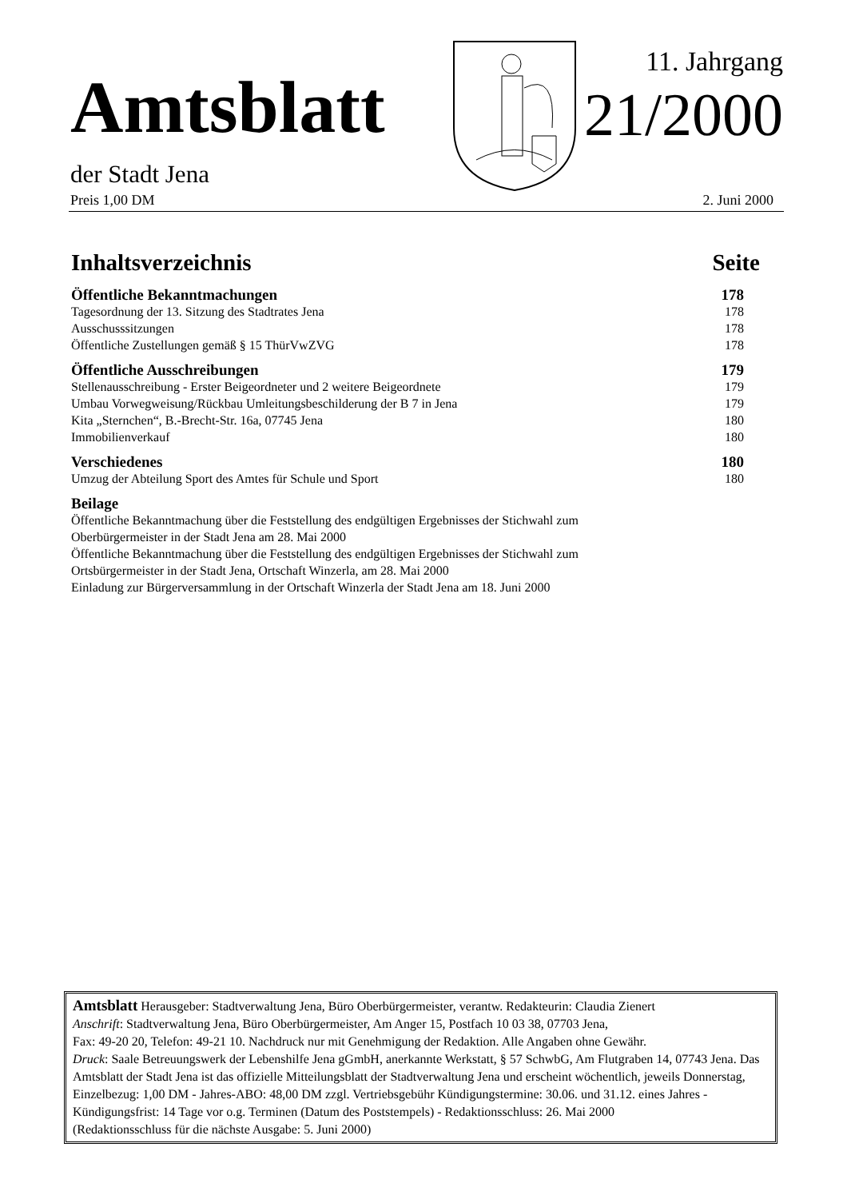Amtsblatt
11. Jahrgang
21/2000
der Stadt Jena
Preis 1,00 DM 2. Juni 2000
Inhaltsverzeichnis Seite
Öffentliche Bekanntmachungen 178
Tagesordnung der 13. Sitzung des Stadtrates Jena 178
Ausschusssitzungen 178
Öffentliche Zustellungen gemäß § 15 ThürVwZVG 178
Öffentliche Ausschreibungen 179
Stellenausschreibung - Erster Beigeordneter und 2 weitere Beigeordnete 179
Umbau Vorwegweisung/Rückbau Umleitungsbeschilderung der B 7 in Jena 179
Kita „Sternchen“, B.-Brecht-Str. 16a, 07745 Jena 180
Immobilienverkauf 180
Verschiedenes 180
Umzug der Abteilung Sport des Amtes für Schule und Sport 180
Beilage
Öffentliche Bekanntmachung über die Feststellung des endgültigen Ergebnisses der Stichwahl zum
Oberbürgermeister in der Stadt Jena am 28. Mai 2000
Öffentliche Bekanntmachung über die Feststellung des endgültigen Ergebnisses der Stichwahl zum
Ortsbürgermeister in der Stadt Jena, Ortschaft Winzerla, am 28. Mai 2000
Einladung zur Bürgerversammlung in der Ortschaft Winzerla der Stadt Jena am 18. Juni 2000
Amtsblatt Herausgeber: Stadtverwaltung Jena, Büro Oberbürgermeister, verantw. Redakteurin: Claudia Zienert
Anschrift: Stadtverwaltung Jena, Büro Oberbürgermeister, Am Anger 15, Postfach 10 03 38, 07703 Jena,
Fax: 49-20 20, Telefon: 49-21 10. Nachdruck nur mit Genehmigung der Redaktion. Alle Angaben ohne Gewähr.
Druck: Saale Betreuungswerk der Lebenshilfe Jena gGmbH, anerkannte Werkstatt, § 57 SchwbG, Am Flutgraben 14, 07743 Jena. Das Amtsblatt der Stadt Jena ist das offizielle Mitteilungsblatt der Stadtverwaltung Jena und erscheint wöchentlich, jeweils Donnerstag, Einzelbezug: 1,00 DM - Jahres-ABO: 48,00 DM zzgl. Vertriebsgebühr Kündigungstermine: 30.06. und 31.12. eines Jahres - Kündigungsfrist: 14 Tage vor o.g. Terminen (Datum des Poststempels) - Redaktionsschluss: 26. Mai 2000
(Redaktionsschluss für die nächste Ausgabe: 5. Juni 2000)